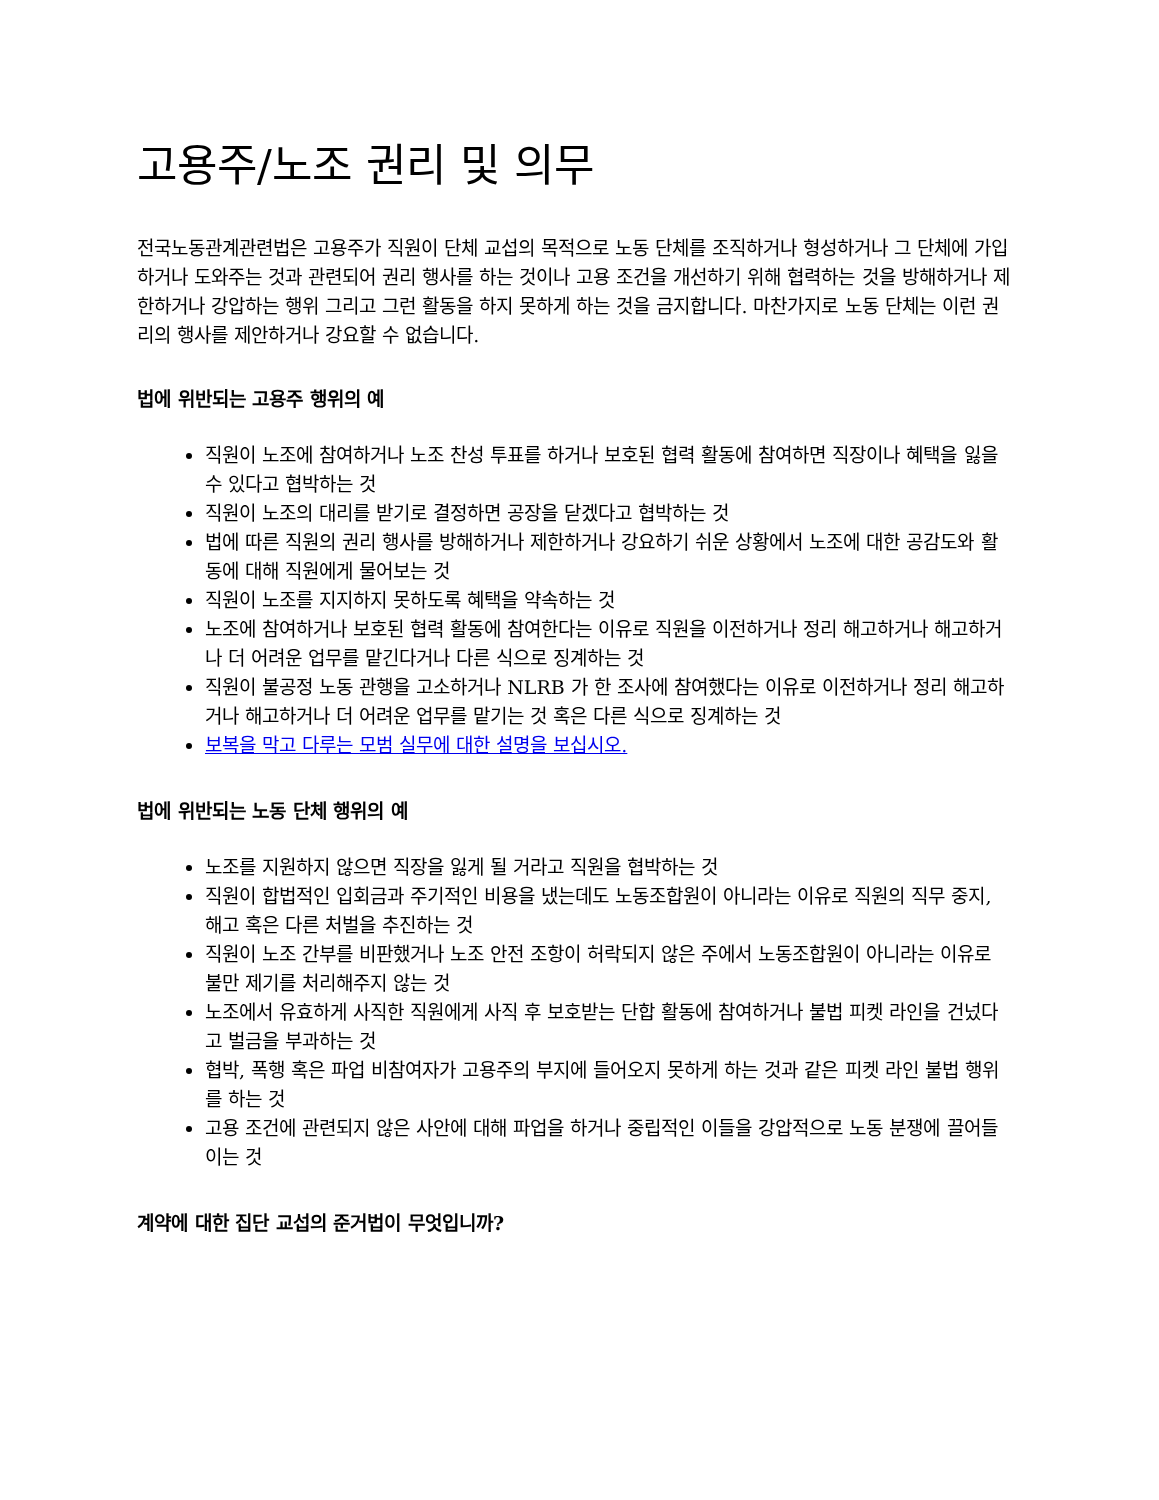고용주/노조 권리 및 의무
전국노동관계관련법은 고용주가 직원이 단체 교섭의 목적으로 노동 단체를 조직하거나 형성하거나 그 단체에 가입하거나 도와주는 것과 관련되어 권리 행사를 하는 것이나 고용 조건을 개선하기 위해 협력하는 것을 방해하거나 제한하거나 강압하는 행위 그리고 그런 활동을 하지 못하게 하는 것을 금지합니다. 마찬가지로 노동 단체는 이런 권리의 행사를 제안하거나 강요할 수 없습니다.
법에 위반되는 고용주 행위의 예
직원이 노조에 참여하거나 노조 찬성 투표를 하거나 보호된 협력 활동에 참여하면 직장이나 혜택을 잃을 수 있다고 협박하는 것
직원이 노조의 대리를 받기로 결정하면 공장을 닫겠다고 협박하는 것
법에 따른 직원의 권리 행사를 방해하거나 제한하거나 강요하기 쉬운 상황에서 노조에 대한 공감도와 활동에 대해 직원에게 물어보는 것
직원이 노조를 지지하지 못하도록 혜택을 약속하는 것
노조에 참여하거나 보호된 협력 활동에 참여한다는 이유로 직원을 이전하거나 정리 해고하거나 해고하거나 더 어려운 업무를 맡긴다거나 다른 식으로 징계하는 것
직원이 불공정 노동 관행을 고소하거나 NLRB 가 한 조사에 참여했다는 이유로 이전하거나 정리 해고하거나 해고하거나 더 어려운 업무를 맡기는 것 혹은 다른 식으로 징계하는 것
보복을 막고 다루는 모범 실무에 대한 설명을 보십시오.
법에 위반되는 노동 단체 행위의 예
노조를 지원하지 않으면 직장을 잃게 될 거라고 직원을 협박하는 것
직원이 합법적인 입회금과 주기적인 비용을 냈는데도 노동조합원이 아니라는 이유로 직원의 직무 중지, 해고 혹은 다른 처벌을 추진하는 것
직원이 노조 간부를 비판했거나 노조 안전 조항이 허락되지 않은 주에서 노동조합원이 아니라는 이유로 불만 제기를 처리해주지 않는 것
노조에서 유효하게 사직한 직원에게 사직 후 보호받는 단합 활동에 참여하거나 불법 피켓 라인을 건넜다고 벌금을 부과하는 것
협박, 폭행 혹은 파업 비참여자가 고용주의 부지에 들어오지 못하게 하는 것과 같은 피켓 라인 불법 행위를 하는 것
고용 조건에 관련되지 않은 사안에 대해 파업을 하거나 중립적인 이들을 강압적으로 노동 분쟁에 끌어들이는 것
계약에 대한 집단 교섭의 준거법이 무엇입니까?